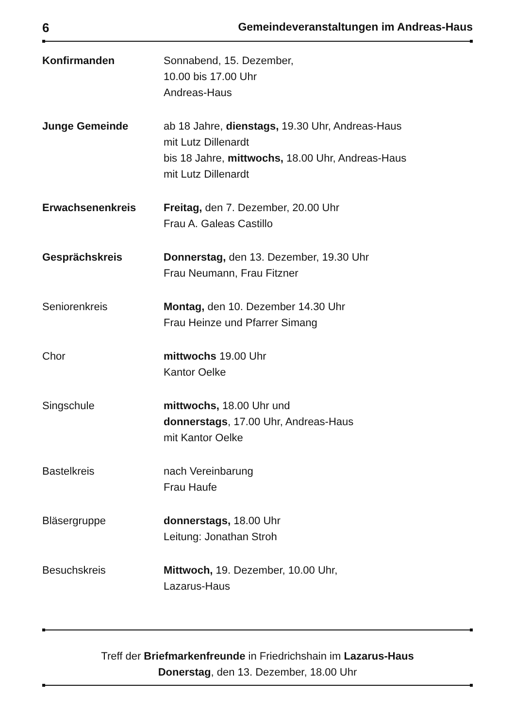6 Gemeindeveranstaltungen im Andreas-Haus
| Konfirmanden | Sonnabend, 15. Dezember, 10.00 bis 17.00 Uhr Andreas-Haus |
| Junge Gemeinde | ab 18 Jahre, dienstags, 19.30 Uhr, Andreas-Haus mit Lutz Dillenardt bis 18 Jahre, mittwochs, 18.00 Uhr, Andreas-Haus mit Lutz Dillenardt |
| Erwachsenenkreis | Freitag, den 7. Dezember, 20.00 Uhr Frau A. Galeas Castillo |
| Gesprächskreis | Donnerstag, den 13. Dezember, 19.30 Uhr Frau Neumann, Frau Fitzner |
| Seniorenkreis | Montag, den 10. Dezember 14.30 Uhr Frau Heinze und Pfarrer Simang |
| Chor | mittwochs 19.00 Uhr Kantor Oelke |
| Singschule | mittwochs, 18.00 Uhr und donnerstags , 17.00 Uhr, Andreas-Haus mit Kantor Oelke |
| Bastelkreis | nach Vereinbarung Frau Haufe |
| Bläsergruppe | donnerstags, 18.00 Uhr Leitung: Jonathan Stroh |
| Besuchskreis | Mittwoch, 19. Dezember, 10.00 Uhr, Lazarus-Haus |
Treff der Briefmarkenfreunde in Friedrichshain im Lazarus-Haus
Donerstag, den 13. Dezember, 18.00 Uhr